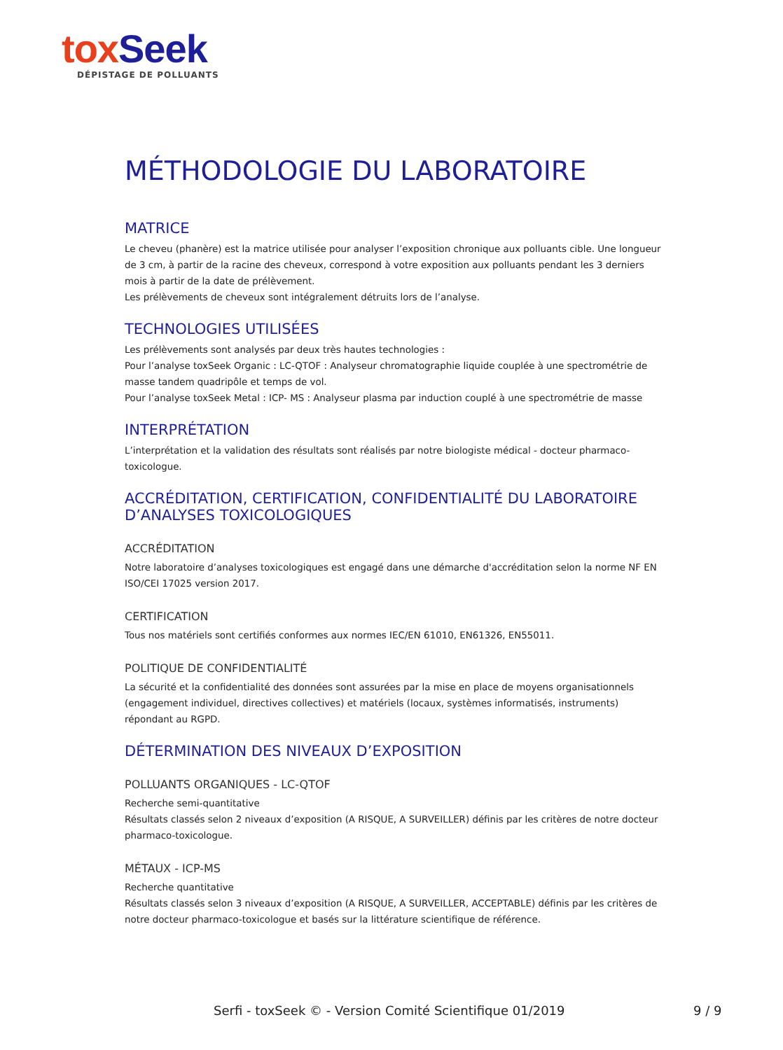tox Seek
DÉPISTAGE DE POLLUANTS
MÉTHODOLOGIE DU LABORATOIRE
MATRICE
Le cheveu (phanère) est la matrice utilisée pour analyser l’exposition chronique aux polluants cible. Une longueur de 3 cm, à partir de la racine des cheveux, correspond à votre exposition aux polluants pendant les 3 derniers mois à partir de la date de prélèvement.
Les prélèvements de cheveux sont intégralement détruits lors de l’analyse.
TECHNOLOGIES UTILISÉES
Les prélèvements sont analysés par deux très hautes technologies :
Pour l’analyse toxSeek Organic : LC-QTOF : Analyseur chromatographie liquide couplée à une spectrométrie de masse tandem quadripôle et temps de vol.
Pour l’analyse toxSeek Metal : ICP- MS : Analyseur plasma par induction couplé à une spectrométrie de masse
INTERPRÉTATION
L’interprétation et la validation des résultats sont réalisés par notre biologiste médical - docteur pharmaco-toxicologue.
ACCRÉDITATION, CERTIFICATION, CONFIDENTIALITÉ DU LABORATOIRE D’ANALYSES TOXICOLOGIQUES
ACCRÉDITATION
Notre laboratoire d’analyses toxicologiques est engagé dans une démarche d'accréditation selon la norme NF EN ISO/CEI 17025 version 2017.
CERTIFICATION
Tous nos matériels sont certifiés conformes aux normes IEC/EN 61010, EN61326, EN55011.
POLITIQUE DE CONFIDENTIALITÉ
La sécurité et la confidentialité des données sont assurées par la mise en place de moyens organisationnels (engagement individuel, directives collectives) et matériels (locaux, systèmes informatisés, instruments) répondant au RGPD.
DÉTERMINATION DES NIVEAUX D’EXPOSITION
POLLUANTS ORGANIQUES - LC-QTOF
Recherche semi-quantitative
Résultats classés selon 2 niveaux d’exposition (A RISQUE, A SURVEILLER) définis par les critères de notre docteur pharmaco-toxicologue.
MÉTAUX - ICP-MS
Recherche quantitative
Résultats classés selon 3 niveaux d’exposition (A RISQUE, A SURVEILLER, ACCEPTABLE) définis par les critères de notre docteur pharmaco-toxicologue et basés sur la littérature scientifique de référence.
Serfi - toxSeek © - Version Comité Scientifique 01/2019
9 / 9